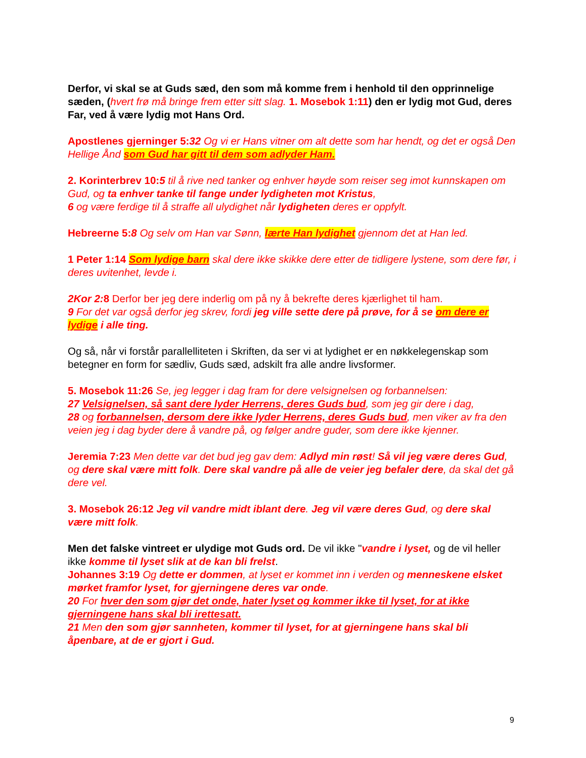Derfor, vi skal se at Guds sæd, den som må komme frem i henhold til den opprinnelige sæden, (hvert frø må bringe frem etter sitt slag. 1. Mosebok 1:11) den er lydig mot Gud, deres Far, ved å være lydig mot Hans Ord.
Apostlenes gjerninger 5:32 Og vi er Hans vitner om alt dette som har hendt, og det er også Den Hellige Ånd som Gud har gitt til dem som adlyder Ham.
2. Korinterbrev 10:5 til å rive ned tanker og enhver høyde som reiser seg imot kunnskapen om Gud, og ta enhver tanke til fange under lydigheten mot Kristus,
6 og være ferdige til å straffe all ulydighet når lydigheten deres er oppfylt.
Hebreerne 5:8 Og selv om Han var Sønn, lærte Han lydighet gjennom det at Han led.
1 Peter 1:14 Som lydige barn skal dere ikke skikke dere etter de tidligere lystene, som dere før, i deres uvitenhet, levde i.
2Kor 2: 8 Derfor ber jeg dere inderlig om på ny å bekrefte deres kjærlighet til ham.
9 For det var også derfor jeg skrev, fordi jeg ville sette dere på prøve, for å se om dere er lydige i alle ting.
Og så, når vi forstår parallelliteten i Skriften, da ser vi at lydighet er en nøkkelegenskap som betegner en form for sædliv, Guds sæd, adskilt fra alle andre livsformer.
5. Mosebok 11:26 Se, jeg legger i dag fram for dere velsignelsen og forbannelsen:
27 Velsignelsen, så sant dere lyder Herrens, deres Guds bud, som jeg gir dere i dag,
28 og forbannelsen, dersom dere ikke lyder Herrens, deres Guds bud, men viker av fra den veien jeg i dag byder dere å vandre på, og følger andre guder, som dere ikke kjenner.
Jeremia 7:23 Men dette var det bud jeg gav dem: Adlyd min røst! Så vil jeg være deres Gud, og dere skal være mitt folk. Dere skal vandre på alle de veier jeg befaler dere, da skal det gå dere vel.
3. Mosebok 26:12 Jeg vil vandre midt iblant dere. Jeg vil være deres Gud, og dere skal være mitt folk.
Men det falske vintreet er ulydige mot Guds ord. De vil ikke "vandre i lyset, og de vil heller ikke komme til lyset slik at de kan bli frelst.
Johannes 3:19 Og dette er dommen, at lyset er kommet inn i verden og menneskene elsket mørket framfor lyset, for gjerningene deres var onde.
20 For hver den som gjør det onde, hater lyset og kommer ikke til lyset, for at ikke gjerningene hans skal bli irettesatt.
21 Men den som gjør sannheten, kommer til lyset, for at gjerningene hans skal bli åpenbare, at de er gjort i Gud.
9